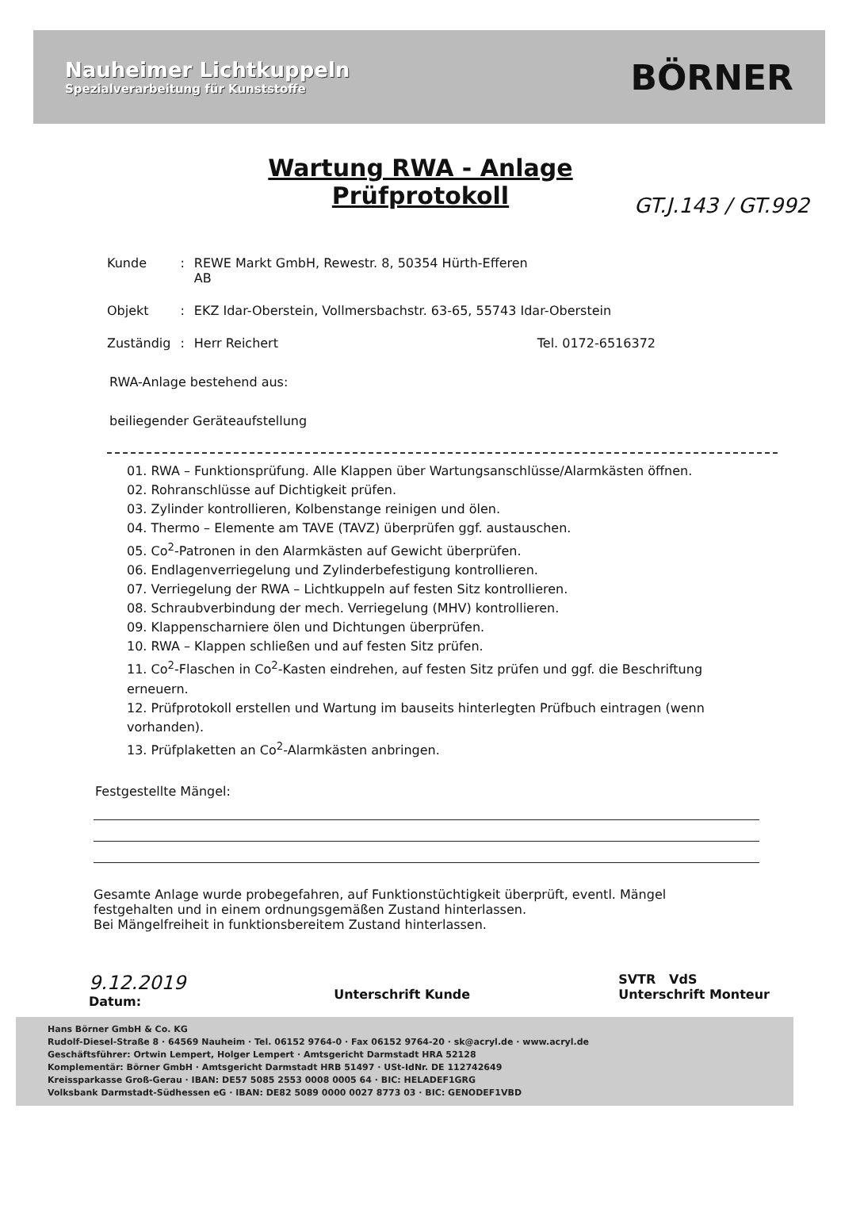Nauheimer Lichtkuppeln
Spezialverarbeitung für Kunststoffe
BÖRNER
Wartung RWA - Anlage
Prüfprotokoll
GT.J.143 / GT.992
| Kunde | : | REWE Markt GmbH, Rewestr. 8, 50354 Hürth-Efferen AB | |
| Objekt | : | EKZ Idar-Oberstein, Vollmersbachstr. 63-65, 55743 Idar-Oberstein | |
| Zuständig | : | Herr Reichert | Tel. 0172-6516372 |
RWA-Anlage bestehend aus:
beiliegender Geräteaufstellung
01. RWA – Funktionsprüfung. Alle Klappen über Wartungsanschlüsse/Alarmkästen öffnen.
02. Rohranschlüsse auf Dichtigkeit prüfen.
03. Zylinder kontrollieren, Kolbenstange reinigen und ölen.
04. Thermo – Elemente am TAVE (TAVZ) überprüfen ggf. austauschen.
05. Co<sup>2</sup>-Patronen in den Alarmkästen auf Gewicht überprüfen.
06. Endlagenverriegelung und Zylinderbefestigung kontrollieren.
07. Verriegelung der RWA – Lichtkuppeln auf festen Sitz kontrollieren.
08. Schraubverbindung der mech. Verriegelung (MHV) kontrollieren.
09. Klappenscharniere ölen und Dichtungen überprüfen.
10. RWA – Klappen schließen und auf festen Sitz prüfen.
11. Co<sup>2</sup>-Flaschen in Co<sup>2</sup>-Kasten eindrehen, auf festen Sitz prüfen und ggf. die Beschriftung erneuern.
12. Prüfprotokoll erstellen und Wartung im bauseits hinterlegten Prüfbuch eintragen (wenn vorhanden).
13. Prüfplaketten an Co<sup>2</sup>-Alarmkästen anbringen.
Festgestellte Mängel:
Gesamte Anlage wurde probegefahren, auf Funktionstüchtigkeit überprüft, eventl. Mängel festgehalten und in einem ordnungsgemäßen Zustand hinterlassen.
Bei Mängelfreiheit in funktionsbereitem Zustand hinterlassen.
9.12.2019
Datum:
Unterschrift Kunde SVTR VdS
Unterschrift Monteur
Hans Börner GmbH & Co. KG
Rudolf-Diesel-Straße 8 · 64569 Nauheim · Tel. 06152 9764-0 · Fax 06152 9764-20 · sk@acryl.de · www.acryl.de
Geschäftsführer: Ortwin Lempert, Holger Lempert · Amtsgericht Darmstadt HRA 52128
Komplementär: Börner GmbH · Amtsgericht Darmstadt HRB 51497 · USt-IdNr. DE 112742649
Kreissparkasse Groß-Gerau · IBAN: DE57 5085 2553 0008 0005 64 · BIC: HELADEF1GRG
Volksbank Darmstadt-Südhessen eG · IBAN: DE82 5089 0000 0027 8773 03 · BIC: GENODEF1VBD